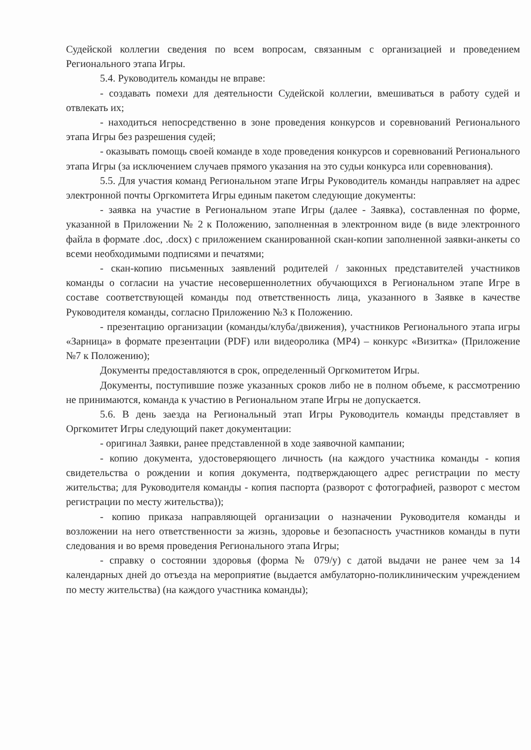Судейской коллегии сведения по всем вопросам, связанным с организацией и проведением Регионального этапа Игры.
5.4. Руководитель команды не вправе:
- создавать помехи для деятельности Судейской коллегии, вмешиваться в работу судей и отвлекать их;
- находиться непосредственно в зоне проведения конкурсов и соревнований Регионального этапа Игры без разрешения судей;
- оказывать помощь своей команде в ходе проведения конкурсов и соревнований Регионального этапа Игры (за исключением случаев прямого указания на это судьи конкурса или соревнования).
5.5. Для участия команд Региональном этапе Игры Руководитель команды направляет на адрес электронной почты Оргкомитета Игры единым пакетом следующие документы:
- заявка на участие в Региональном этапе Игры (далее - Заявка), составленная по форме, указанной в Приложении № 2 к Положению, заполненная в электронном виде (в виде электронного файла в формате .doc, .docx) с приложением сканированной скан-копии заполненной заявки-анкеты со всеми необходимыми подписями и печатями;
- скан-копию письменных заявлений родителей / законных представителей участников команды о согласии на участие несовершеннолетних обучающихся в Региональном этапе Игре в составе соответствующей команды под ответственность лица, указанного в Заявке в качестве Руководителя команды, согласно Приложению №3 к Положению.
- презентацию организации (команды/клуба/движения), участников Регионального этапа игры «Зарница» в формате презентации (PDF) или видеоролика (MP4) – конкурс «Визитка» (Приложение №7 к Положению);
Документы предоставляются в срок, определенный Оргкомитетом Игры.
Документы, поступившие позже указанных сроков либо не в полном объеме, к рассмотрению не принимаются, команда к участию в Региональном этапе Игры не допускается.
5.6. В день заезда на Региональный этап Игры Руководитель команды представляет в Оргкомитет Игры следующий пакет документации:
- оригинал Заявки, ранее представленной в ходе заявочной кампании;
- копию документа, удостоверяющего личность (на каждого участника команды - копия свидетельства о рождении и копия документа, подтверждающего адрес регистрации по месту жительства; для Руководителя команды - копия паспорта (разворот с фотографией, разворот с местом регистрации по месту жительства));
- копию приказа направляющей организации о назначении Руководителя команды и возложении на него ответственности за жизнь, здоровье и безопасность участников команды в пути следования и во время проведения Регионального этапа Игры;
- справку о состоянии здоровья (форма № 079/у) с датой выдачи не ранее чем за 14 календарных дней до отъезда на мероприятие (выдается амбулаторно-поликлиническим учреждением по месту жительства) (на каждого участника команды);